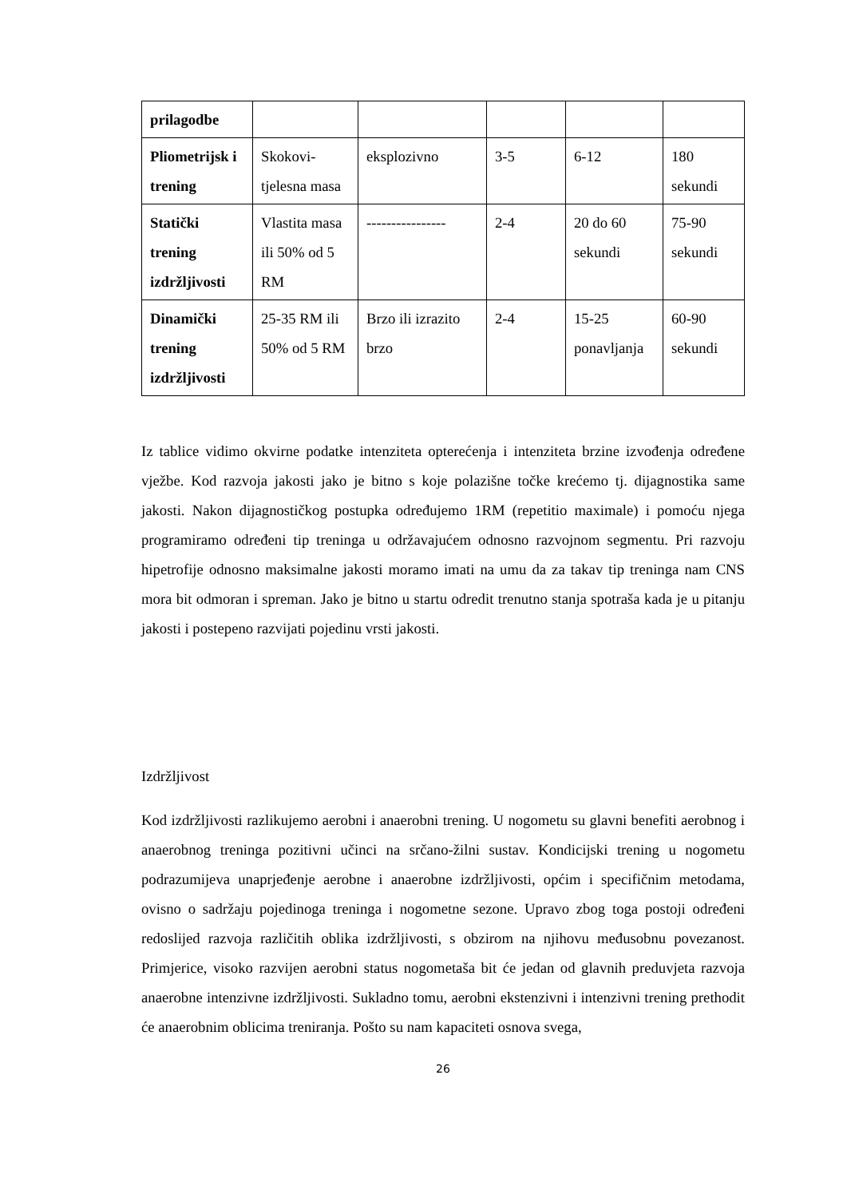| prilagodbe | | | | | |
| Pliometrijsk i trening | Skokovi-tjelesna masa | eksplozivno | 3-5 | 6-12 | 180 sekundi |
| Statički trening izdržljivosti | Vlastita masa ili 50% od 5 RM | ---------------- | 2-4 | 20 do 60 sekundi | 75-90 sekundi |
| Dinamički trening izdržljivosti | 25-35 RM ili 50% od 5 RM | Brzo ili izrazito brzo | 2-4 | 15-25 ponavljanja | 60-90 sekundi |
Iz tablice vidimo okvirne podatke intenziteta opterećenja i intenziteta brzine izvođenja određene vježbe. Kod razvoja jakosti jako je bitno s koje polazišne točke krećemo tj. dijagnostika same jakosti. Nakon dijagnostičkog postupka određujemo 1RM (repetitio maximale) i pomoću njega programiramo određeni tip treninga u održavajućem odnosno razvojnom segmentu. Pri razvoju hipetrofije odnosno maksimalne jakosti moramo imati na umu da za takav tip treninga nam CNS mora bit odmoran i spreman. Jako je bitno u startu odredit trenutno stanja spotraša kada je u pitanju jakosti i postepeno razvijati pojedinu vrsti jakosti.
Izdržljivost
Kod izdržljivosti razlikujemo aerobni i anaerobni trening. U nogometu su glavni benefiti aerobnog i anaerobnog treninga pozitivni učinci na srčano-žilni sustav. Kondicijski trening u nogometu podrazumijeva unaprjeđenje aerobne i anaerobne izdržljivosti, općim i specifičnim metodama, ovisno o sadržaju pojedinoga treninga i nogometne sezone. Upravo zbog toga postoji određeni redoslijed razvoja različitih oblika izdržljivosti, s obzirom na njihovu međusobnu povezanost. Primjerice, visoko razvijen aerobni status nogometaša bit će jedan od glavnih preduvjeta razvoja anaerobne intenzivne izdržljivosti. Sukladno tomu, aerobni ekstenzivni i intenzivni trening prethodit će anaerobnim oblicima treniranja. Pošto su nam kapaciteti osnova svega,
26